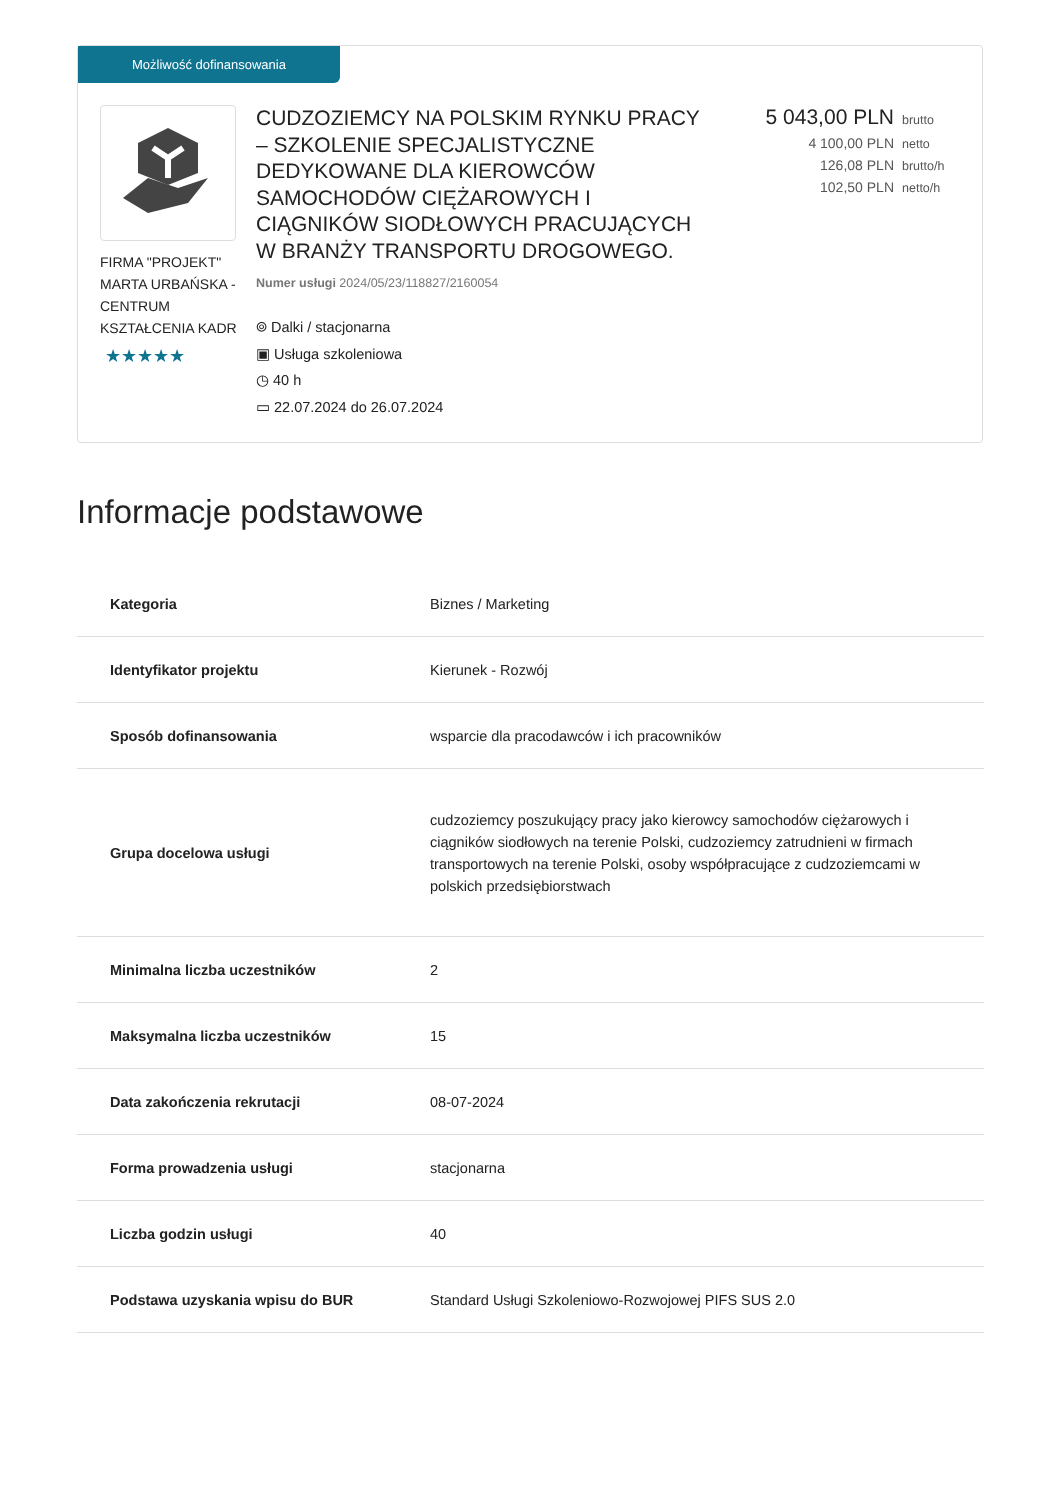Możliwość dofinansowania
FIRMA "PROJEKT" MARTA URBAŃSKA -CENTRUM KSZTAŁCENIA KADR
★★★★★
CUDZOZIEMCY NA POLSKIM RYNKU PRACY – SZKOLENIE SPECJALISTYCZNE DEDYKOWANE DLA KIEROWCÓW SAMOCHODÓW CIĘŻAROWYCH I CIĄGNIKÓW SIODŁOWYCH PRACUJĄCYCH W BRANŻY TRANSPORTU DROGOWEGO.
Numer usługi 2024/05/23/118827/2160054
⌾ Dalki / stacjonarna
▣ Usługa szkoleniowa
◷ 40 h
▭ 22.07.2024 do 26.07.2024
5 043,00 PLN brutto
4 100,00 PLN netto
126,08 PLN brutto/h
102,50 PLN netto/h
Informacje podstawowe
| Kategoria | Biznes / Marketing |
| Identyfikator projektu | Kierunek - Rozwój |
| Sposób dofinansowania | wsparcie dla pracodawców i ich pracowników |
| Grupa docelowa usługi | cudzoziemcy poszukujący pracy jako kierowcy samochodów ciężarowych i ciągników siodłowych na terenie Polski, cudzoziemcy zatrudnieni w firmach transportowych na terenie Polski, osoby współpracujące z cudzoziemcami w polskich przedsiębiorstwach |
| Minimalna liczba uczestników | 2 |
| Maksymalna liczba uczestników | 15 |
| Data zakończenia rekrutacji | 08-07-2024 |
| Forma prowadzenia usługi | stacjonarna |
| Liczba godzin usługi | 40 |
| Podstawa uzyskania wpisu do BUR | Standard Usługi Szkoleniowo-Rozwojowej PIFS SUS 2.0 |